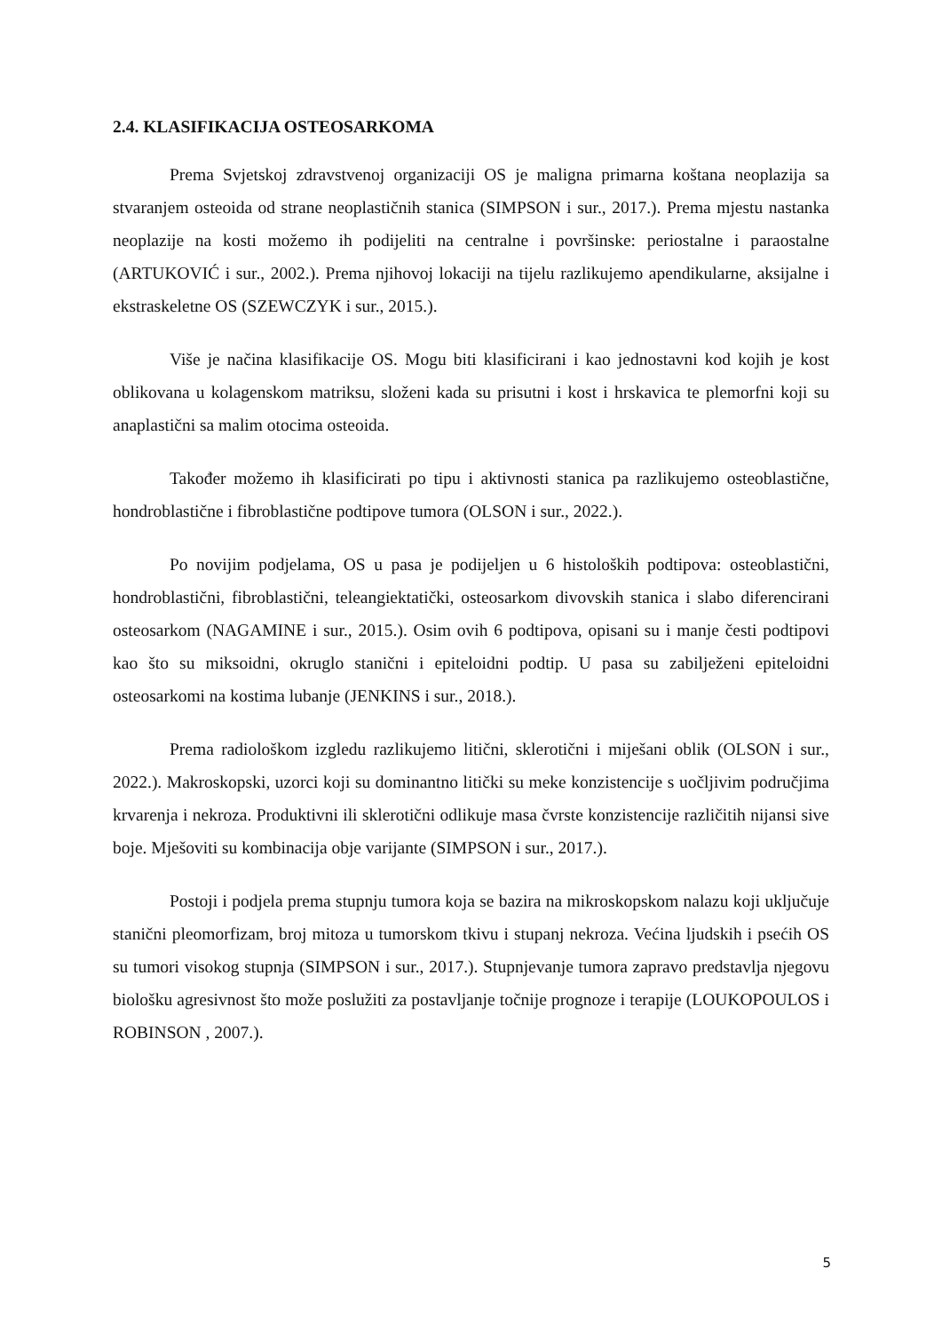2.4. KLASIFIKACIJA OSTEOSARKOMA
Prema Svjetskoj zdravstvenoj organizaciji OS je maligna primarna koštana neoplazija sa stvaranjem osteoida od strane neoplastičnih stanica (SIMPSON i sur., 2017.). Prema mjestu nastanka neoplazije na kosti možemo ih podijeliti na centralne i površinske: periostalne i paraostalne (ARTUKOVIĆ i sur., 2002.). Prema njihovoj lokaciji na tijelu razlikujemo apendikularne, aksijalne i ekstraskeletne OS (SZEWCZYK i sur., 2015.).
Više je načina klasifikacije OS. Mogu biti klasificirani i kao jednostavni kod kojih je kost oblikovana u kolagenskom matriksu, složeni kada su prisutni i kost i hrskavica te plemorfni koji su anaplastični sa malim otocima osteoida.
Također možemo ih klasificirati po tipu i aktivnosti stanica pa razlikujemo osteoblastične, hondroblastične i fibroblastične podtipove tumora (OLSON i sur., 2022.).
Po novijim podjelama, OS u pasa je podijeljen u 6 histoloških podtipova: osteoblastični, hondroblastični, fibroblastični, teleangiektatički, osteosarkom divovskih stanica i slabo diferencirani osteosarkom (NAGAMINE i sur., 2015.). Osim ovih 6 podtipova, opisani su i manje česti podtipovi kao što su miksoidni, okruglo stanični i epiteloidni podtip. U pasa su zabilježeni epiteloidni osteosarkomi na kostima lubanje (JENKINS i sur., 2018.).
Prema radiološkom izgledu razlikujemo litični, sklerotični i miješani oblik (OLSON i sur., 2022.). Makroskopski, uzorci koji su dominantno litički su meke konzistencije s uočljivim područjima krvarenja i nekroza. Produktivni ili sklerotični odlikuje masa čvrste konzistencije različitih nijansi sive boje. Mješoviti su kombinacija obje varijante (SIMPSON i sur., 2017.).
Postoji i podjela prema stupnju tumora koja se bazira na mikroskopskom nalazu koji uključuje stanični pleomorfizam, broj mitoza u tumorskom tkivu i stupanj nekroza. Većina ljudskih i psećih OS su tumori visokog stupnja (SIMPSON i sur., 2017.). Stupnjevanje tumora zapravo predstavlja njegovu biološku agresivnost što može poslužiti za postavljanje točnije prognoze i terapije (LOUKOPOULOS i ROBINSON , 2007.).
5